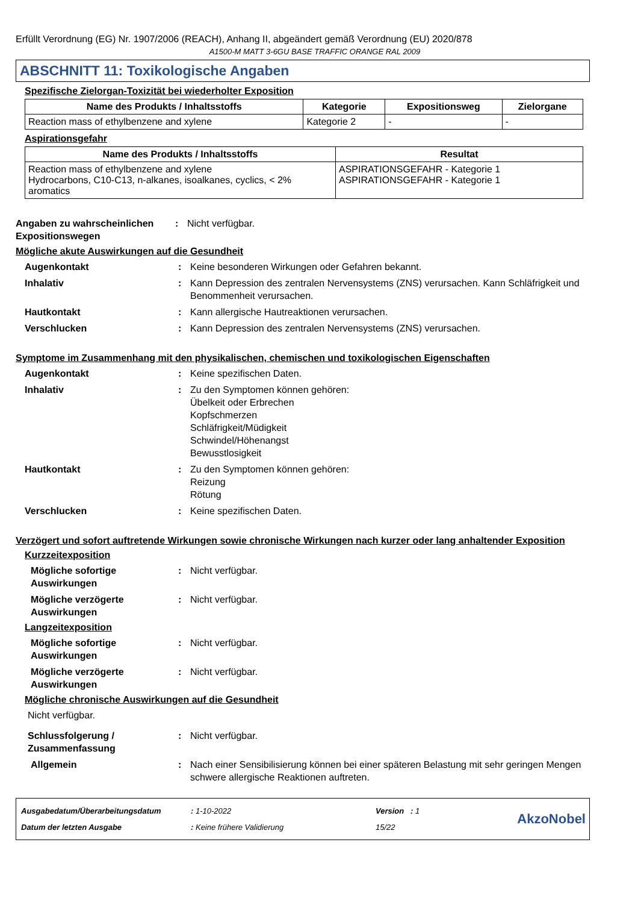Erfüllt Verordnung (EG) Nr. 1907/2006 (REACH), Anhang II, abgeändert gemäß Verordnung (EU) 2020/878
A1500-M MATT 3-6GU BASE TRAFFIC ORANGE RAL 2009
ABSCHNITT 11: Toxikologische Angaben
Spezifische Zielorgan-Toxizität bei wiederholter Exposition
| Name des Produkts / Inhaltsstoffs | Kategorie | Expositionsweg | Zielorgane |
| --- | --- | --- | --- |
| Reaction mass of ethylbenzene and xylene | Kategorie 2 | - | - |
Aspirationsgefahr
| Name des Produkts / Inhaltsstoffs | Resultat |
| --- | --- |
| Reaction mass of ethylbenzene and xylene Hydrocarbons, C10-C13, n-alkanes, isoalkanes, cyclics, < 2% aromatics | ASPIRATIONSGEFAHR - Kategorie 1 ASPIRATIONSGEFAHR - Kategorie 1 |
Angaben zu wahrscheinlichen Expositionswegen
: Nicht verfügbar.
Mögliche akute Auswirkungen auf die Gesundheit
Augenkontakt : Keine besonderen Wirkungen oder Gefahren bekannt.
Inhalativ : Kann Depression des zentralen Nervensystems (ZNS) verursachen. Kann Schläfrigkeit und Benommenheit verursachen.
Hautkontakt : Kann allergische Hautreaktionen verursachen.
Verschlucken : Kann Depression des zentralen Nervensystems (ZNS) verursachen.
Symptome im Zusammenhang mit den physikalischen, chemischen und toxikologischen Eigenschaften
Augenkontakt : Keine spezifischen Daten.
Inhalativ : Zu den Symptomen können gehören:
Übelkeit oder Erbrechen
Kopfschmerzen
Schläfrigkeit/Müdigkeit
Schwindel/Höhenangst
Bewusstlosigkeit
Hautkontakt : Zu den Symptomen können gehören:
Reizung
Rötung
Verschlucken : Keine spezifischen Daten.
Verzögert und sofort auftretende Wirkungen sowie chronische Wirkungen nach kurzer oder lang anhaltender Exposition
Kurzzeitexposition
Mögliche sofortige Auswirkungen
: Nicht verfügbar.
Mögliche verzögerte Auswirkungen
: Nicht verfügbar.
Langzeitexposition
Mögliche sofortige Auswirkungen
: Nicht verfügbar.
Mögliche verzögerte Auswirkungen
: Nicht verfügbar.
Mögliche chronische Auswirkungen auf die Gesundheit
Nicht verfügbar.
Schlussfolgerung / Zusammenfassung
: Nicht verfügbar.
Allgemein : Nach einer Sensibilisierung können bei einer späteren Belastung mit sehr geringen Mengen schwere allergische Reaktionen auftreten.
| Ausgabedatum/Überarbeitungsdatum | : 1-10-2022 | Version : 1 |
| Datum der letzten Ausgabe | : Keine frühere Validierung | 15/22 |
AkzoNobel